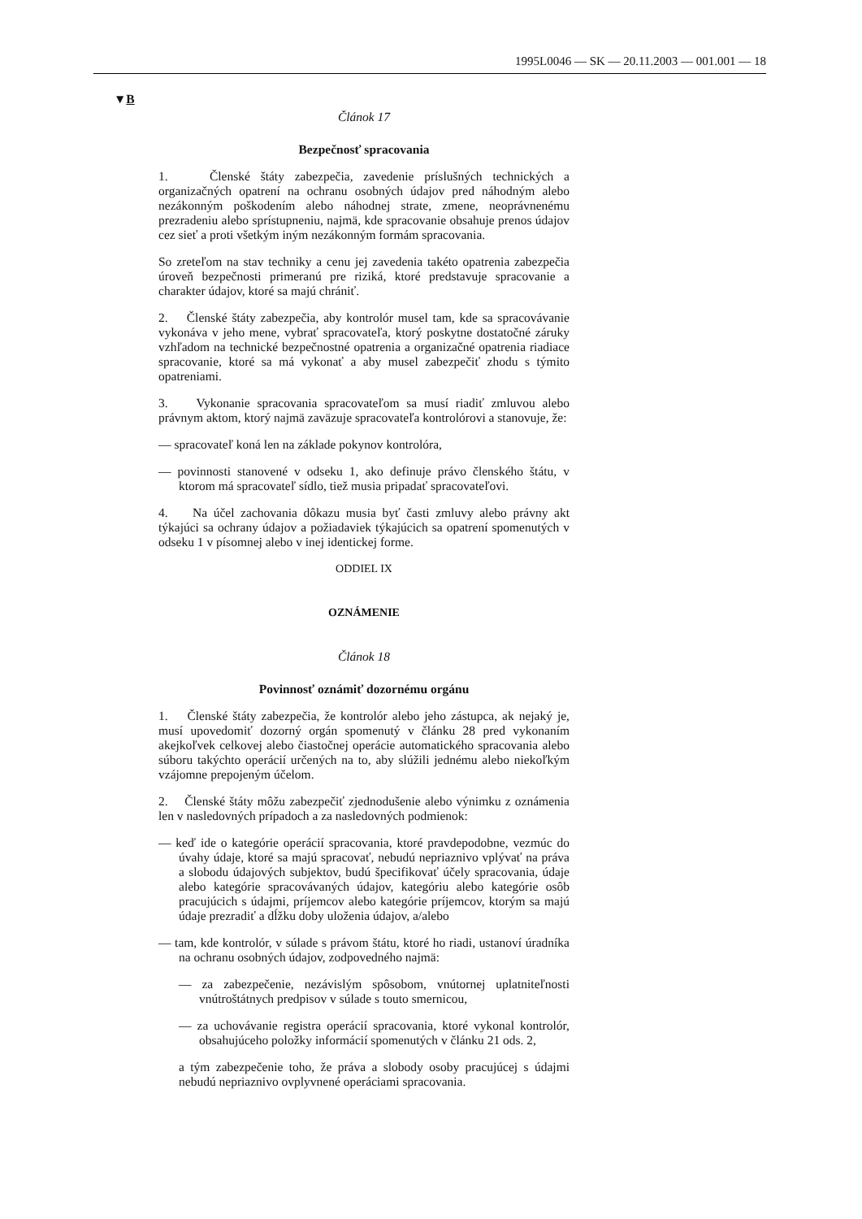1995L0046 — SK — 20.11.2003 — 001.001 — 18
▼B
Článok 17
Bezpečnosť spracovania
1. Členské štáty zabezpečia, zavedenie príslušných technických a organizačných opatrení na ochranu osobných údajov pred náhodným alebo nezákonným poškodením alebo náhodnej strate, zmene, neoprávnenému prezradeniu alebo sprístupneniu, najmä, kde spracovanie obsahuje prenos údajov cez sieť a proti všetkým iným nezákonným formám spracovania.
So zreteľom na stav techniky a cenu jej zavedenia takéto opatrenia zabezpečia úroveň bezpečnosti primeranú pre riziká, ktoré predstavuje spracovanie a charakter údajov, ktoré sa majú chrániť.
2. Členské štáty zabezpečia, aby kontrolór musel tam, kde sa spracovávanie vykonáva v jeho mene, vybrať spracovateľa, ktorý poskytne dostatočné záruky vzhľadom na technické bezpečnostné opatrenia a organizačné opatrenia riadiace spracovanie, ktoré sa má vykonať a aby musel zabezpečiť zhodu s týmito opatreniami.
3. Vykonanie spracovania spracovateľom sa musí riadiť zmluvou alebo právnym aktom, ktorý najmä zaväzuje spracovateľa kontrolórovi a stanovuje, že:
— spracovateľ koná len na základe pokynov kontrolóra,
— povinnosti stanovené v odseku 1, ako definuje právo členského štátu, v ktorom má spracovateľ sídlo, tiež musia pripadať spracovateľovi.
4. Na účel zachovania dôkazu musia byť časti zmluvy alebo právny akt týkajúci sa ochrany údajov a požiadaviek týkajúcich sa opatrení spomenutých v odseku 1 v písomnej alebo v inej identickej forme.
ODDIEL IX
OZNÁMENIE
Článok 18
Povinnosť oznámiť dozornému orgánu
1. Členské štáty zabezpečia, že kontrolór alebo jeho zástupca, ak nejaký je, musí upovedomiť dozorný orgán spomenutý v článku 28 pred vykonaním akejkoľvek celkovej alebo čiastočnej operácie automatického spracovania alebo súboru takýchto operácií určených na to, aby slúžili jednému alebo niekoľkým vzájomne prepojeným účelom.
2. Členské štáty môžu zabezpečiť zjednodušenie alebo výnimku z oznámenia len v nasledovných prípadoch a za nasledovných podmienok:
— keď ide o kategórie operácií spracovania, ktoré pravdepodobne, vezmúc do úvahy údaje, ktoré sa majú spracovať, nebudú nepriaznivo vplývať na práva a slobodu údajových subjektov, budú špecifikovať účely spracovania, údaje alebo kategórie spracovávaných údajov, kategóriu alebo kategórie osôb pracujúcich s údajmi, príjemcov alebo kategórie príjemcov, ktorým sa majú údaje prezradiť a dĺžku doby uloženia údajov, a/alebo
— tam, kde kontrolór, v súlade s právom štátu, ktoré ho riadi, ustanoví úradníka na ochranu osobných údajov, zodpovedného najmä:
— za zabezpečenie, nezávislým spôsobom, vnútornej uplatniteľnosti vnútroštátnych predpisov v súlade s touto smernicou,
— za uchovávanie registra operácií spracovania, ktoré vykonal kontrolór, obsahujúceho položky informácií spomenutých v článku 21 ods. 2,
a tým zabezpečenie toho, že práva a slobody osoby pracujúcej s údajmi nebudú nepriaznivo ovplyvnené operáciami spracovania.